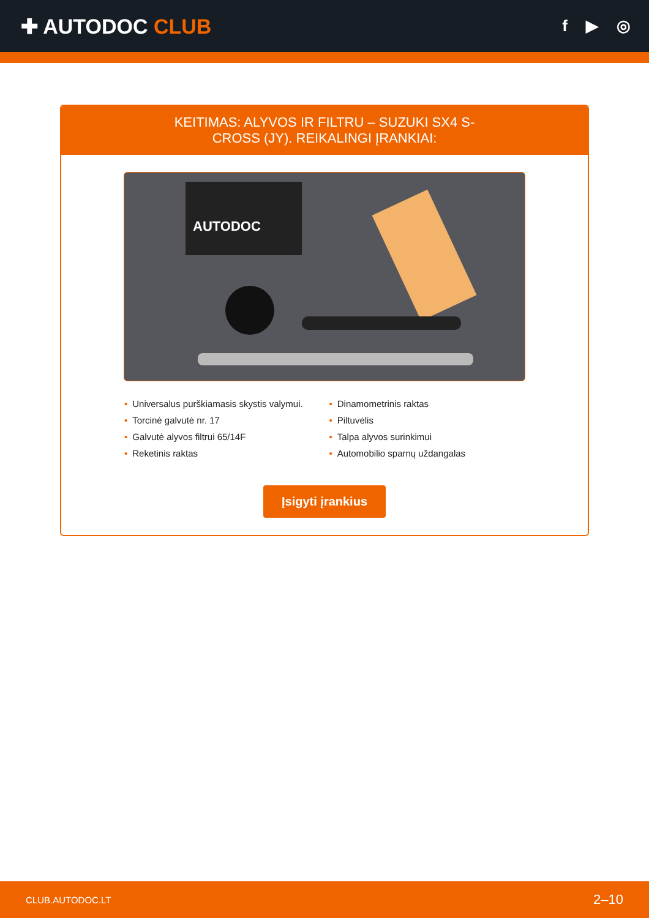✚ AUTODOC CLUB
f ▶ ◎
KEITIMAS: ALYVOS IR FILTRU – SUZUKI SX4 S-CROSS (JY). REIKALINGI ĮRANKIAI:
AUTODOC
• Universalus purškiamasis skystis valymui.
• Torcinė galvutė nr. 17
• Galvutė alyvos filtrui 65/14F
• Reketinis raktas
• Dinamometrinis raktas
• Piltuvėlis
• Talpa alyvos surinkimui
• Automobilio sparnų uždangalas
Įsigyti įrankius
CLUB.AUTODOC.LT 2–10